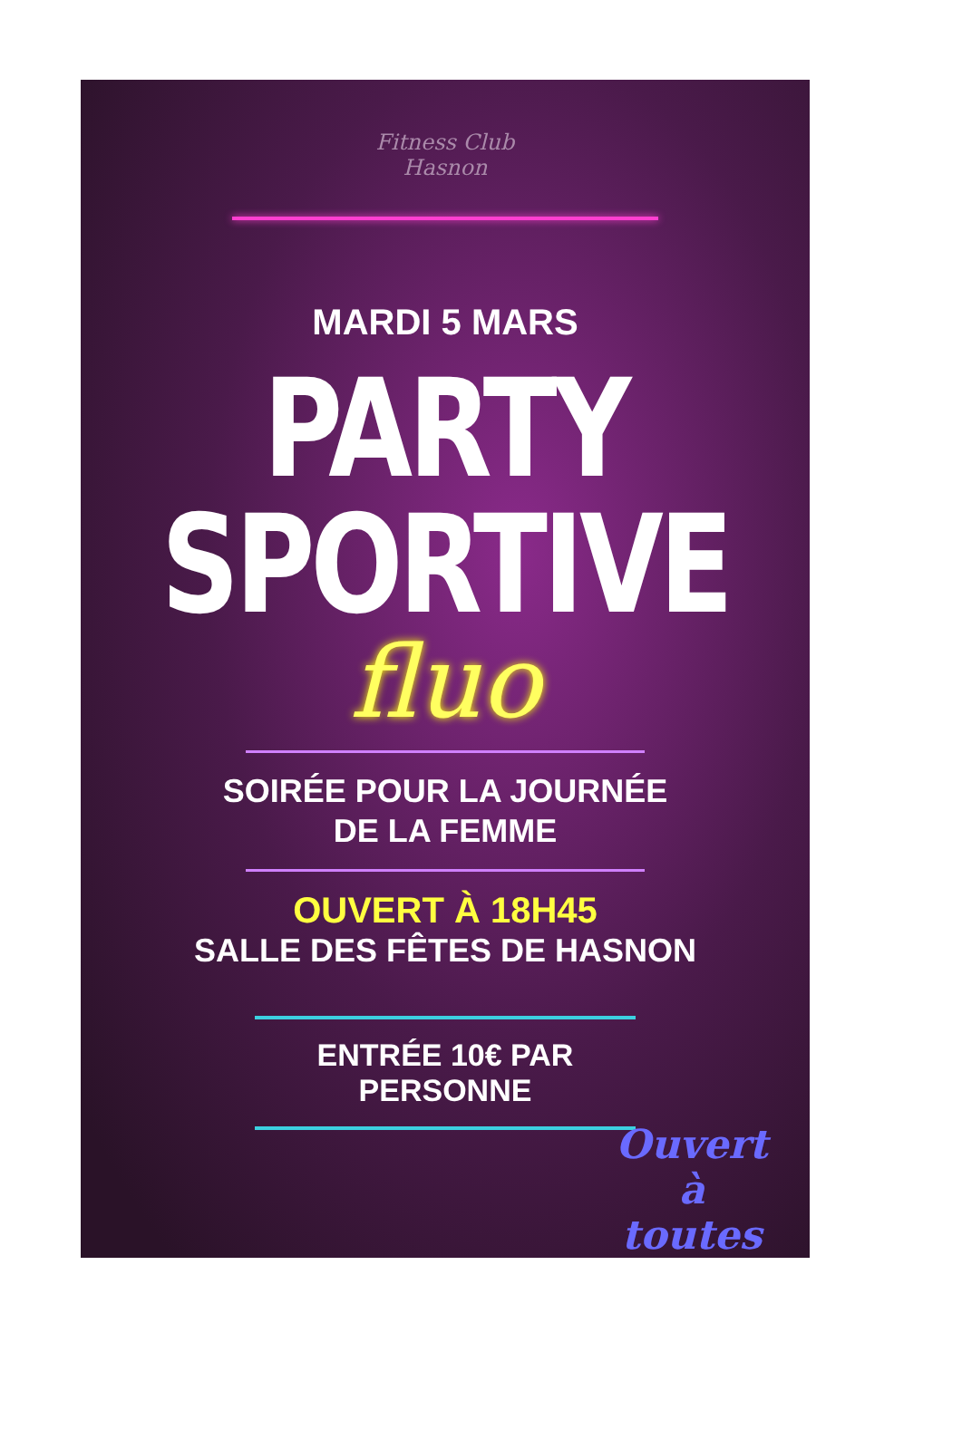Fitness Club
Hasnon
MARDI 5 MARS
PARTY
SPORTIVE
fluo
SOIRÉE POUR LA JOURNÉE
DE LA FEMME
OUVERT À 18H45
SALLE DES FÊTES DE HASNON
ENTRÉE 10€ PAR
PERSONNE
Ouvert
à
toutes